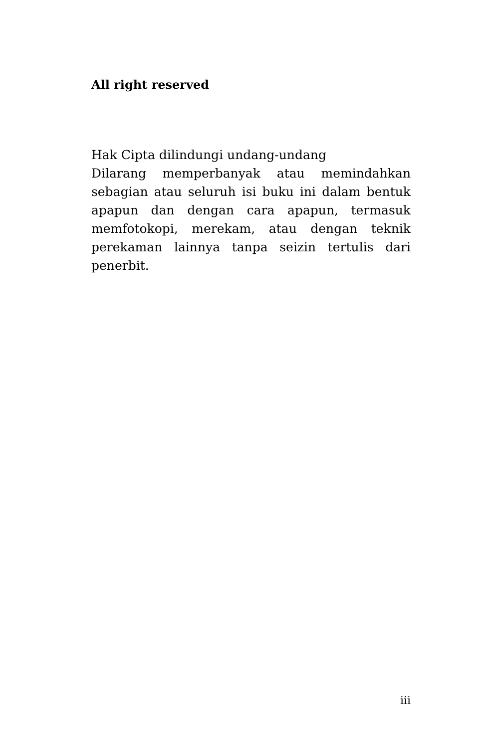All right reserved
Hak Cipta dilindungi undang-undang
Dilarang memperbanyak atau memindahkan sebagian atau seluruh isi buku ini dalam bentuk apapun dan dengan cara apapun, termasuk memfotokopi, merekam, atau dengan teknik perekaman lainnya tanpa seizin tertulis dari penerbit.
iii